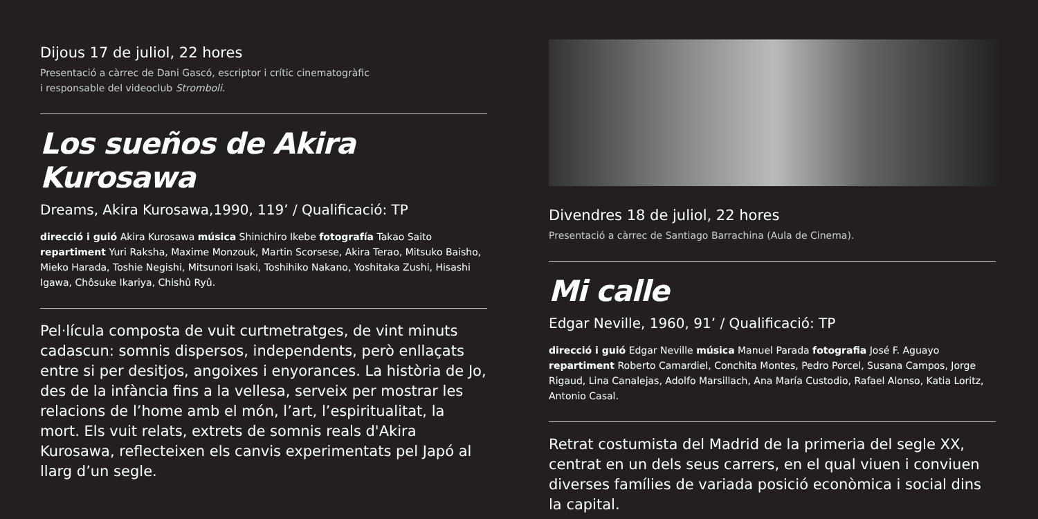Dijous 17 de juliol, 22 hores
Presentació a càrrec de Dani Gascó, escriptor i crític cinematogràfic
i responsable del videoclub Stromboli.
Los sueños de Akira Kurosawa
Dreams, Akira Kurosawa,1990, 119’ / Qualificació: TP
direcció i guió Akira Kurosawa música Shinichiro Ikebe fotografía Takao Saito repartiment Yuri Raksha, Maxime Monzouk, Martin Scorsese, Akira Terao, Mitsuko Baisho, Mieko Harada, Toshie Negishi, Mitsunori Isaki, Toshihiko Nakano, Yoshitaka Zushi, Hisashi Igawa, Chôsuke Ikariya, Chishû Ryû.
Pel·lícula composta de vuit curtmetratges, de vint minuts cadascun: somnis dispersos, independents, però enllaçats entre si per desitjos, angoixes i enyorances. La història de Jo, des de la infància fins a la vellesa, serveix per mostrar les relacions de l’home amb el món, l’art, l’espiritualitat, la mort. Els vuit relats, extrets de somnis reals d'Akira Kurosawa, reflecteixen els canvis experimentats pel Japó al llarg d’un segle.
Divendres 18 de juliol, 22 hores
Presentació a càrrec de Santiago Barrachina (Aula de Cinema).
Mi calle
Edgar Neville, 1960, 91’ / Qualificació: TP
direcció i guió Edgar Neville música Manuel Parada fotografia José F. Aguayo repartiment Roberto Camardiel, Conchita Montes, Pedro Porcel, Susana Campos, Jorge Rigaud, Lina Canalejas, Adolfo Marsillach, Ana María Custodio, Rafael Alonso, Katia Loritz, Antonio Casal.
Retrat costumista del Madrid de la primeria del segle XX, centrat en un dels seus carrers, en el qual viuen i conviuen diverses famílies de variada posició econòmica i social dins la capital.